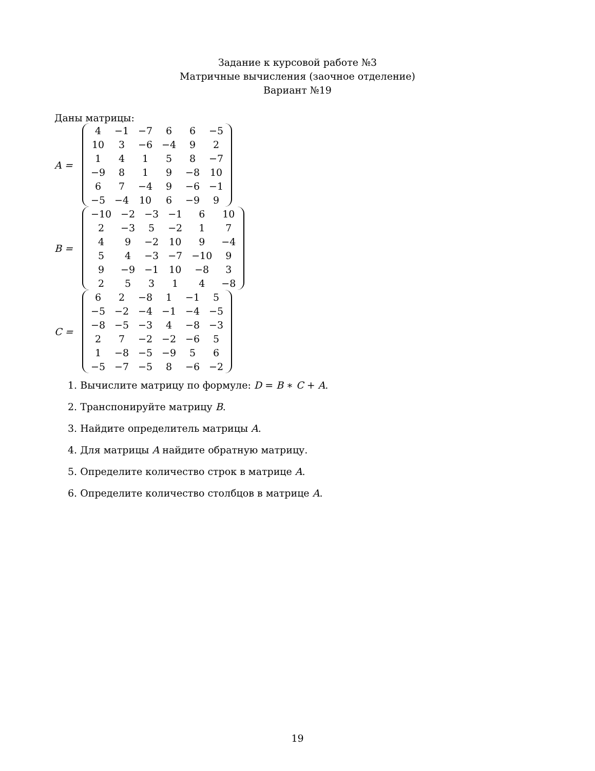Задание к курсовой работе №3
Матричные вычисления (заочное отделение)
Вариант №19
Даны матрицы:
A =
| 4 | −1 | −7 | 6 | 6 | −5 |
| 10 | 3 | −6 | −4 | 9 | 2 |
| 1 | 4 | 1 | 5 | 8 | −7 |
| −9 | 8 | 1 | 9 | −8 | 10 |
| 6 | 7 | −4 | 9 | −6 | −1 |
| −5 | −4 | 10 | 6 | −9 | 9 |
B =
| −10 | −2 | −3 | −1 | 6 | 10 |
| 2 | −3 | 5 | −2 | 1 | 7 |
| 4 | 9 | −2 | 10 | 9 | −4 |
| 5 | 4 | −3 | −7 | −10 | 9 |
| 9 | −9 | −1 | 10 | −8 | 3 |
| 2 | 5 | 3 | 1 | 4 | −8 |
C =
| 6 | 2 | −8 | 1 | −1 | 5 |
| −5 | −2 | −4 | −1 | −4 | −5 |
| −8 | −5 | −3 | 4 | −8 | −3 |
| 2 | 7 | −2 | −2 | −6 | 5 |
| 1 | −8 | −5 | −9 | 5 | 6 |
| −5 | −7 | −5 | 8 | −6 | −2 |
1. Вычислите матрицу по формуле: D = B ∗ C + A.
2. Транспонируйте матрицу B.
3. Найдите определитель матрицы A.
4. Для матрицы A найдите обратную матрицу.
5. Определите количество строк в матрице A.
6. Определите количество столбцов в матрице A.
19